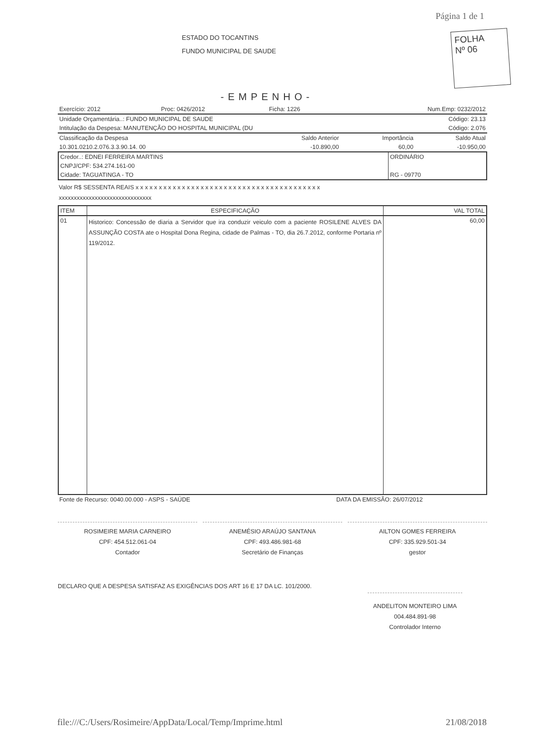Página 1 de 1
FOLHA
Nº 06
ESTADO DO TOCANTINS
FUNDO MUNICIPAL DE SAUDE
-EMPENHO-
| Exercício: 2012 | Proc: 0426/2012 | Ficha: 1226 | Num.Emp: 0232/2012 |
| Unidade Orçamentária..: FUNDO MUNICIPAL DE SAUDE | Código: 23.13 |
| Intitulação da Despesa: MANUTENÇÃO DO HOSPITAL MUNICIPAL (DU | Código: 2.076 |
| Classificação da Despesa | Saldo Anterior | Importância | Saldo Atual |
| 10.301.0210.2.076.3.3.90.14. 00 | -10.890,00 | 60,00 | -10.950,00 |
| Credor..: EDNEI FERREIRA MARTINS | ORDINÁRIO |
| CNPJ/CPF: 534.274.161-00 | |
| Cidade: TAGUATINGA - TO | RG - 09770 |
Valor R$ SESSENTA REAIS x x x x x x x x x x x x x x x x x x x x x x x x x x x x x x x x x x x x x x x x
xxxxxxxxxxxxxxxxxxxxxxxxxxxxxxx
| ITEM | ESPECIFICAÇÃO | VAL TOTAL |
| --- | --- | --- |
| 01 | Historico: Concessão de diaria a Servidor que ira conduzir veiculo com a paciente ROSILENE ALVES DA ASSUNÇÃO COSTA ate o Hospital Dona Regina, cidade de Palmas - TO, dia 26.7.2012, conforme Portaria nº 119/2012. | 60,00 |
| Fonte de Recurso: 0040.00.000 - ASPS - SAÚDE | DATA DA EMISSÃO: 26/07/2012 |
ROSIMEIRE MARIA CARNEIRO
CPF: 454.512.061-04
Contador
ANEMÉSIO ARAÚJO SANTANA
CPF: 493.486.981-68
Secretário de Finanças
AILTON GOMES FERREIRA
CPF: 335.929.501-34
gestor
DECLARO QUE A DESPESA SATISFAZ AS EXIGÊNCIAS DOS ART 16 E 17 DA LC. 101/2000.
ANDELITON MONTEIRO LIMA
004.484.891-98
Controlador Interno
file:///C:/Users/Rosimeire/AppData/Local/Temp/Imprime.html 21/08/2018